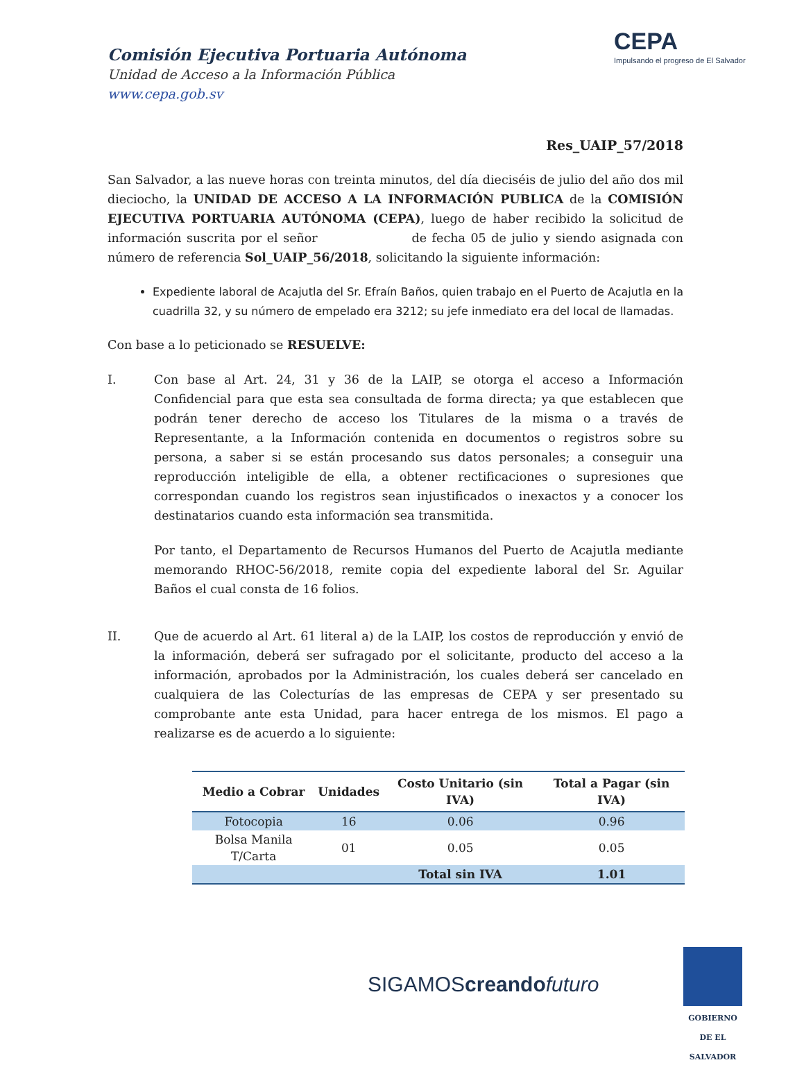Comisión Ejecutiva Portuaria Autónoma
Unidad de Acceso a la Información Pública
www.cepa.gob.sv
CEPA
Impulsando el progreso de El Salvador
Res_UAIP_57/2018
San Salvador, a las nueve horas con treinta minutos, del día dieciséis de julio del año dos mil dieciocho, la UNIDAD DE ACCESO A LA INFORMACIÓN PUBLICA de la COMISIÓN EJECUTIVA PORTUARIA AUTÓNOMA (CEPA), luego de haber recibido la solicitud de información suscrita por el señor de fecha 05 de julio y siendo asignada con número de referencia Sol_UAIP_56/2018, solicitando la siguiente información:
Expediente laboral de Acajutla del Sr. Efraín Baños, quien trabajo en el Puerto de Acajutla en la cuadrilla 32, y su número de empelado era 3212; su jefe inmediato era del local de llamadas.
Con base a lo peticionado se RESUELVE:
I. Con base al Art. 24, 31 y 36 de la LAIP, se otorga el acceso a Información Confidencial para que esta sea consultada de forma directa; ya que establecen que podrán tener derecho de acceso los Titulares de la misma o a través de Representante, a la Información contenida en documentos o registros sobre su persona, a saber si se están procesando sus datos personales; a conseguir una reproducción inteligible de ella, a obtener rectificaciones o supresiones que correspondan cuando los registros sean injustificados o inexactos y a conocer los destinatarios cuando esta información sea transmitida.
Por tanto, el Departamento de Recursos Humanos del Puerto de Acajutla mediante memorando RHOC-56/2018, remite copia del expediente laboral del Sr. Aguilar Baños el cual consta de 16 folios.
II. Que de acuerdo al Art. 61 literal a) de la LAIP, los costos de reproducción y envió de la información, deberá ser sufragado por el solicitante, producto del acceso a la información, aprobados por la Administración, los cuales deberá ser cancelado en cualquiera de las Colecturías de las empresas de CEPA y ser presentado su comprobante ante esta Unidad, para hacer entrega de los mismos. El pago a realizarse es de acuerdo a lo siguiente:
| Medio a Cobrar | Unidades | Costo Unitario (sin IVA) | Total a Pagar (sin IVA) |
| --- | --- | --- | --- |
| Fotocopia | 16 | 0.06 | 0.96 |
| Bolsa Manila T/Carta | 01 | 0.05 | 0.05 |
| | | Total sin IVA | 1.01 |
SIGAMOScreando futuro
GOBIERNO
DE EL SALVADOR